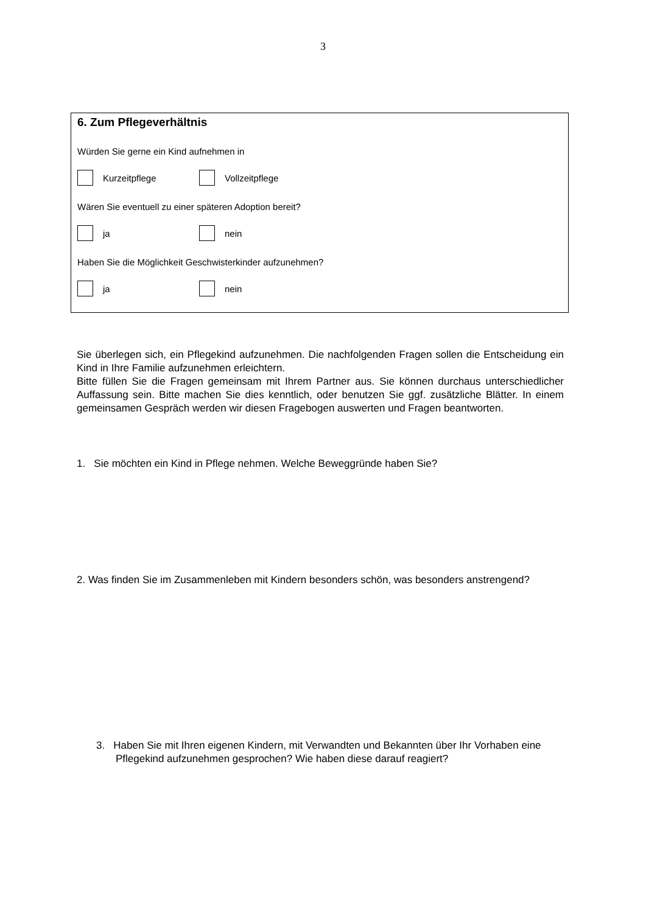3
6. Zum Pflegeverhältnis
Würden Sie gerne ein Kind aufnehmen in
Kurzeitpflege Vollzeitpflege
Wären Sie eventuell zu einer späteren Adoption bereit?
ja nein
Haben Sie die Möglichkeit Geschwisterkinder aufzunehmen?
ja nein
Sie überlegen sich, ein Pflegekind aufzunehmen. Die nachfolgenden Fragen sollen die Entscheidung ein Kind in Ihre Familie aufzunehmen erleichtern.
Bitte füllen Sie die Fragen gemeinsam mit Ihrem Partner aus. Sie können durchaus unterschiedlicher Auffassung sein. Bitte machen Sie dies kenntlich, oder benutzen Sie ggf. zusätzliche Blätter. In einem gemeinsamen Gespräch werden wir diesen Fragebogen auswerten und Fragen beantworten.
1. Sie möchten ein Kind in Pflege nehmen. Welche Beweggründe haben Sie?
2. Was finden Sie im Zusammenleben mit Kindern besonders schön, was besonders anstrengend?
3. Haben Sie mit Ihren eigenen Kindern, mit Verwandten und Bekannten über Ihr Vorhaben eine Pflegekind aufzunehmen gesprochen? Wie haben diese darauf reagiert?